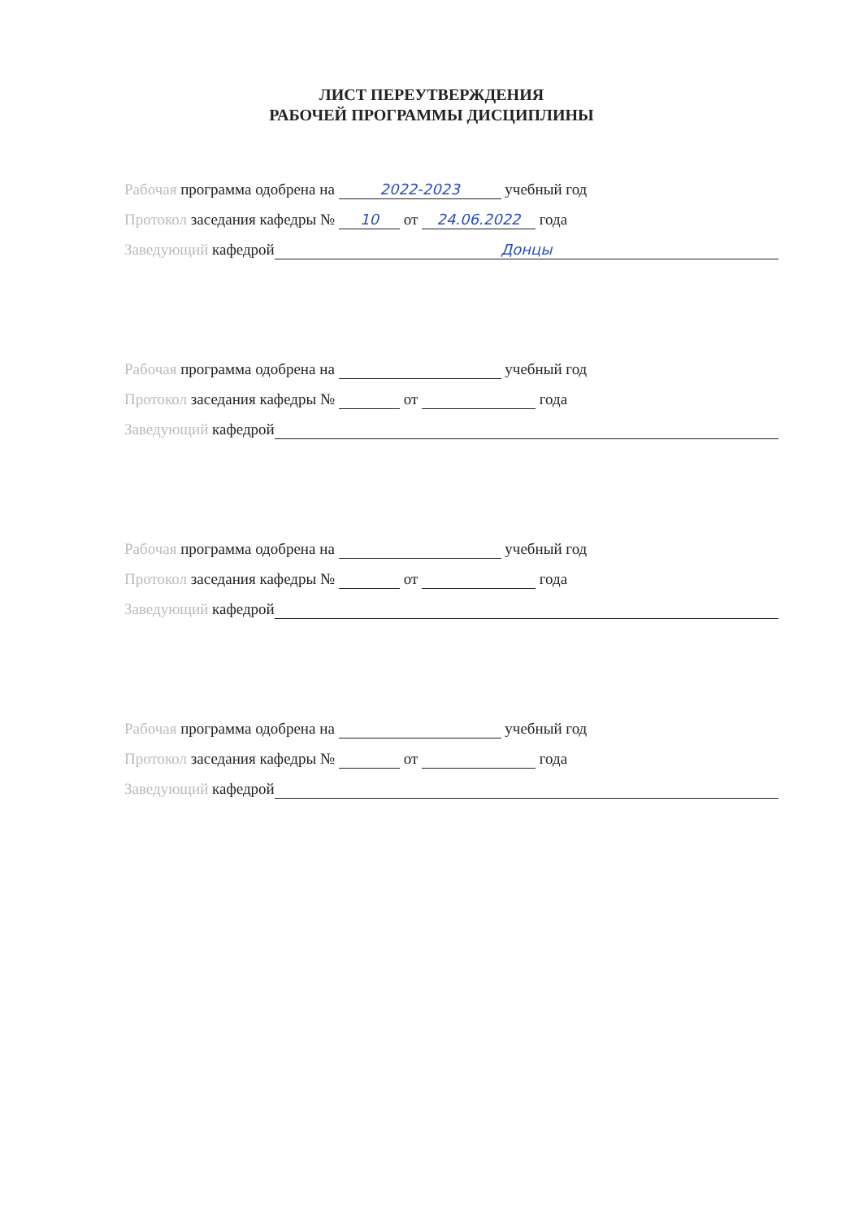ЛИСТ ПЕРЕУТВЕРЖДЕНИЯ
РАБОЧЕЙ ПРОГРАММЫ ДИСЦИПЛИНЫ
Рабочая программа одобрена на 2022-2023 учебный год
Протокол заседания кафедры № 10 от 24.06.2022 года
Заведующий кафедрой Донцы
Рабочая программа одобрена на учебный год
Протокол заседания кафедры № от года
Заведующий кафедрой
Рабочая программа одобрена на учебный год
Протокол заседания кафедры № от года
Заведующий кафедрой
Рабочая программа одобрена на учебный год
Протокол заседания кафедры № от года
Заведующий кафедрой